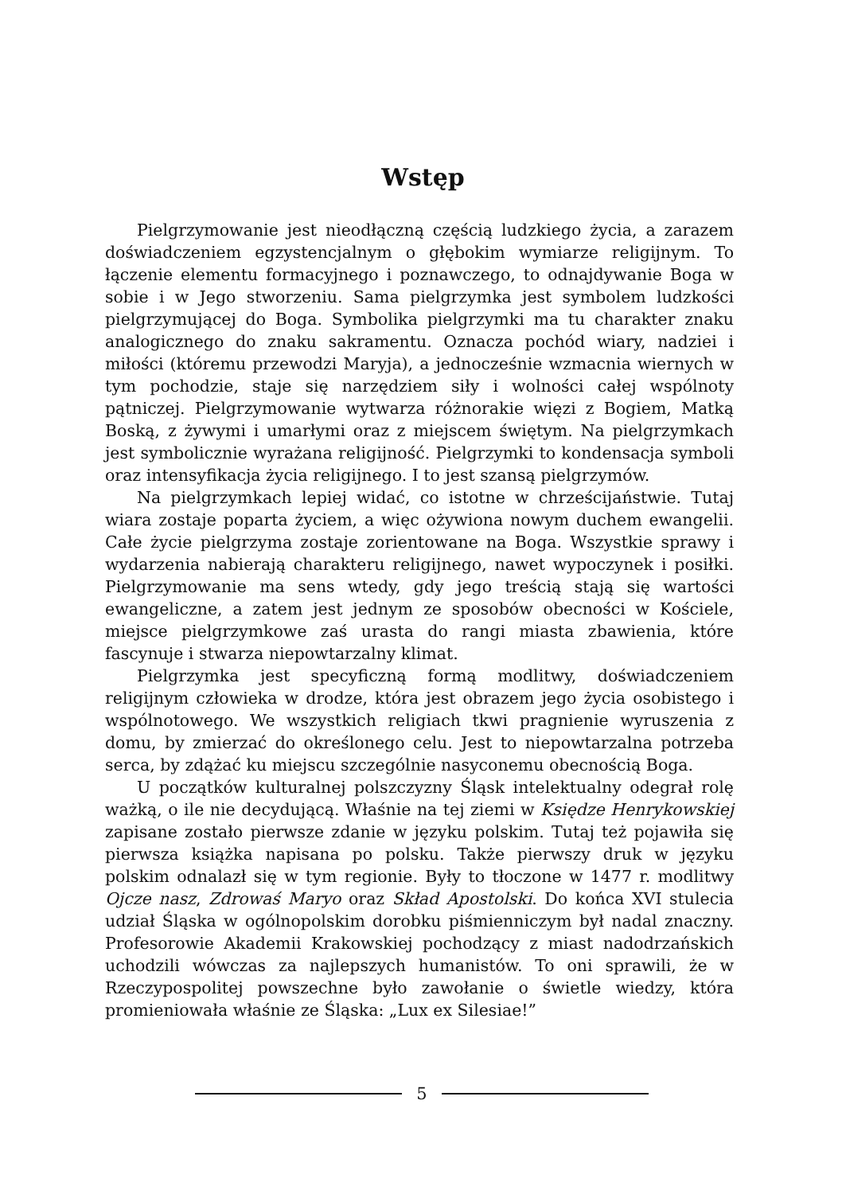Wstęp
Pielgrzymowanie jest nieodłączną częścią ludzkiego życia, a zarazem doświadczeniem egzystencjalnym o głębokim wymiarze religijnym. To łączenie elementu formacyjnego i poznawczego, to odnajdywanie Boga w sobie i w Jego stworzeniu. Sama pielgrzymka jest symbolem ludzkości pielgrzymującej do Boga. Symbolika pielgrzymki ma tu charakter znaku analogicznego do znaku sakramentu. Oznacza pochód wiary, nadziei i miłości (któremu przewodzi Maryja), a jednocześnie wzmacnia wiernych w tym pochodzie, staje się narzędziem siły i wolności całej wspólnoty pątniczej. Pielgrzymowanie wytwarza różnorakie więzi z Bogiem, Matką Boską, z żywymi i umarłymi oraz z miejscem świętym. Na pielgrzymkach jest symbolicznie wyrażana religijność. Pielgrzymki to kondensacja symboli oraz intensyfikacja życia religijnego. I to jest szansą pielgrzymów.
Na pielgrzymkach lepiej widać, co istotne w chrześcijaństwie. Tutaj wiara zostaje poparta życiem, a więc ożywiona nowym duchem ewangelii. Całe życie pielgrzyma zostaje zorientowane na Boga. Wszystkie sprawy i wydarzenia nabierają charakteru religijnego, nawet wypoczynek i posiłki. Pielgrzymowanie ma sens wtedy, gdy jego treścią stają się wartości ewangeliczne, a zatem jest jednym ze sposobów obecności w Kościele, miejsce pielgrzymkowe zaś urasta do rangi miasta zbawienia, które fascynuje i stwarza niepowtarzalny klimat.
Pielgrzymka jest specyficzną formą modlitwy, doświadczeniem religijnym człowieka w drodze, która jest obrazem jego życia osobistego i wspólnotowego. We wszystkich religiach tkwi pragnienie wyruszenia z domu, by zmierzać do określonego celu. Jest to niepowtarzalna potrzeba serca, by zdążać ku miejscu szczególnie nasyconemu obecnością Boga.
U początków kulturalnej polszczyzny Śląsk intelektualny odegrał rolę ważką, o ile nie decydującą. Właśnie na tej ziemi w Księdze Henrykowskiej zapisane zostało pierwsze zdanie w języku polskim. Tutaj też pojawiła się pierwsza książka napisana po polsku. Także pierwszy druk w języku polskim odnalazł się w tym regionie. Były to tłoczone w 1477 r. modlitwy Ojcze nasz, Zdrowaś Maryo oraz Skład Apostolski. Do końca XVI stulecia udział Śląska w ogólnopolskim dorobku piśmienniczym był nadal znaczny. Profesorowie Akademii Krakowskiej pochodzący z miast nadodrzańskich uchodzili wówczas za najlepszych humanistów. To oni sprawili, że w Rzeczypospolitej powszechne było zawołanie o świetle wiedzy, która promieniowała właśnie ze Śląska: „Lux ex Silesiae!”
5